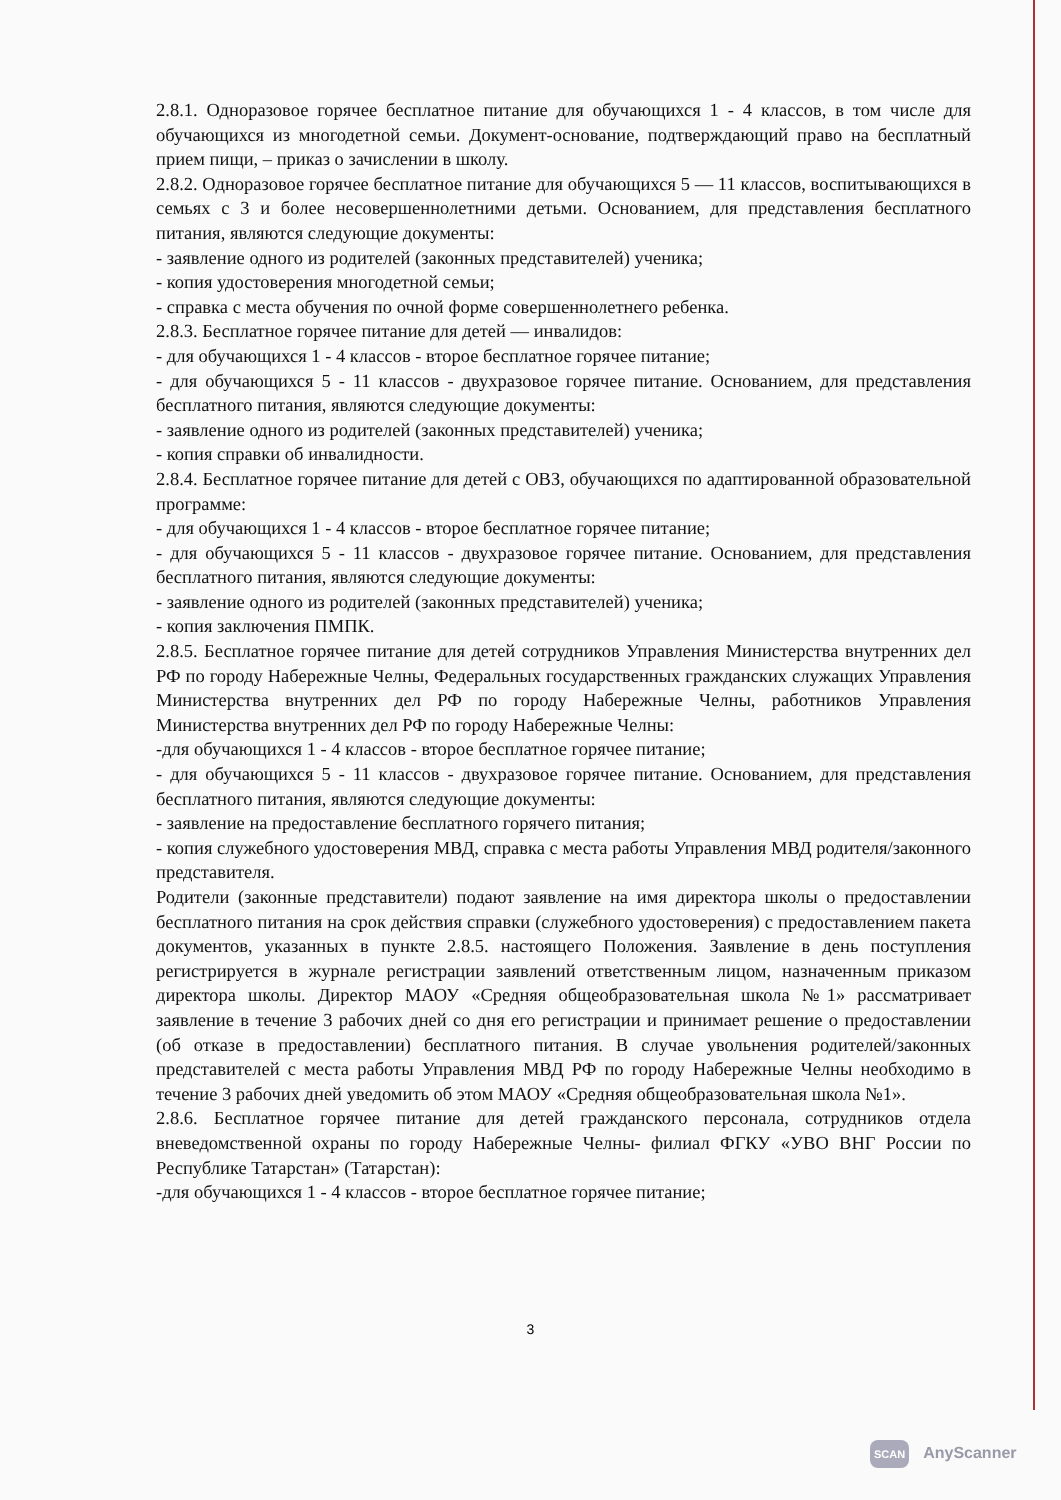2.8.1. Одноразовое горячее бесплатное питание для обучающихся 1 - 4 классов, в том числе для обучающихся из многодетной семьи. Документ-основание, подтверждающий право на бесплатный прием пищи, – приказ о зачислении в школу.
2.8.2. Одноразовое горячее бесплатное питание для обучающихся 5 — 11 классов, воспитывающихся в семьях с 3 и более несовершеннолетними детьми. Основанием, для представления бесплатного питания, являются следующие документы:
- заявление одного из родителей (законных представителей) ученика;
- копия удостоверения многодетной семьи;
- справка с места обучения по очной форме совершеннолетнего ребенка.
2.8.3. Бесплатное горячее питание для детей — инвалидов:
- для обучающихся 1 - 4 классов - второе бесплатное горячее питание;
- для обучающихся 5 - 11 классов - двухразовое горячее питание. Основанием, для представления бесплатного питания, являются следующие документы:
- заявление одного из родителей (законных представителей) ученика;
- копия справки об инвалидности.
2.8.4. Бесплатное горячее питание для детей с ОВЗ, обучающихся по адаптированной образовательной программе:
- для обучающихся 1 - 4 классов - второе бесплатное горячее питание;
- для обучающихся 5 - 11 классов - двухразовое горячее питание. Основанием, для представления бесплатного питания, являются следующие документы:
- заявление одного из родителей (законных представителей) ученика;
- копия заключения ПМПК.
2.8.5. Бесплатное горячее питание для детей сотрудников Управления Министерства внутренних дел РФ по городу Набережные Челны, Федеральных государственных гражданских служащих Управления Министерства внутренних дел РФ по городу Набережные Челны, работников Управления Министерства внутренних дел РФ по городу Набережные Челны:
-для обучающихся 1 - 4 классов - второе бесплатное горячее питание;
- для обучающихся 5 - 11 классов - двухразовое горячее питание. Основанием, для представления бесплатного питания, являются следующие документы:
- заявление на предоставление бесплатного горячего питания;
- копия служебного удостоверения МВД, справка с места работы Управления МВД родителя/законного представителя.
Родители (законные представители) подают заявление на имя директора школы о предоставлении бесплатного питания на срок действия справки (служебного удостоверения) с предоставлением пакета документов, указанных в пункте 2.8.5. настоящего Положения. Заявление в день поступления регистрируется в журнале регистрации заявлений ответственным лицом, назначенным приказом директора школы. Директор МАОУ «Средняя общеобразовательная школа №1» рассматривает заявление в течение 3 рабочих дней со дня его регистрации и принимает решение о предоставлении (об отказе в предоставлении) бесплатного питания. В случае увольнения родителей/законных представителей с места работы Управления МВД РФ по городу Набережные Челны необходимо в течение 3 рабочих дней уведомить об этом МАОУ «Средняя общеобразовательная школа №1».
2.8.6. Бесплатное горячее питание для детей гражданского персонала, сотрудников отдела вневедомственной охраны по городу Набережные Челны- филиал ФГКУ «УВО ВНГ России по Республике Татарстан» (Татарстан):
-для обучающихся 1 - 4 классов - второе бесплатное горячее питание;
3
SCAN AnyScanner